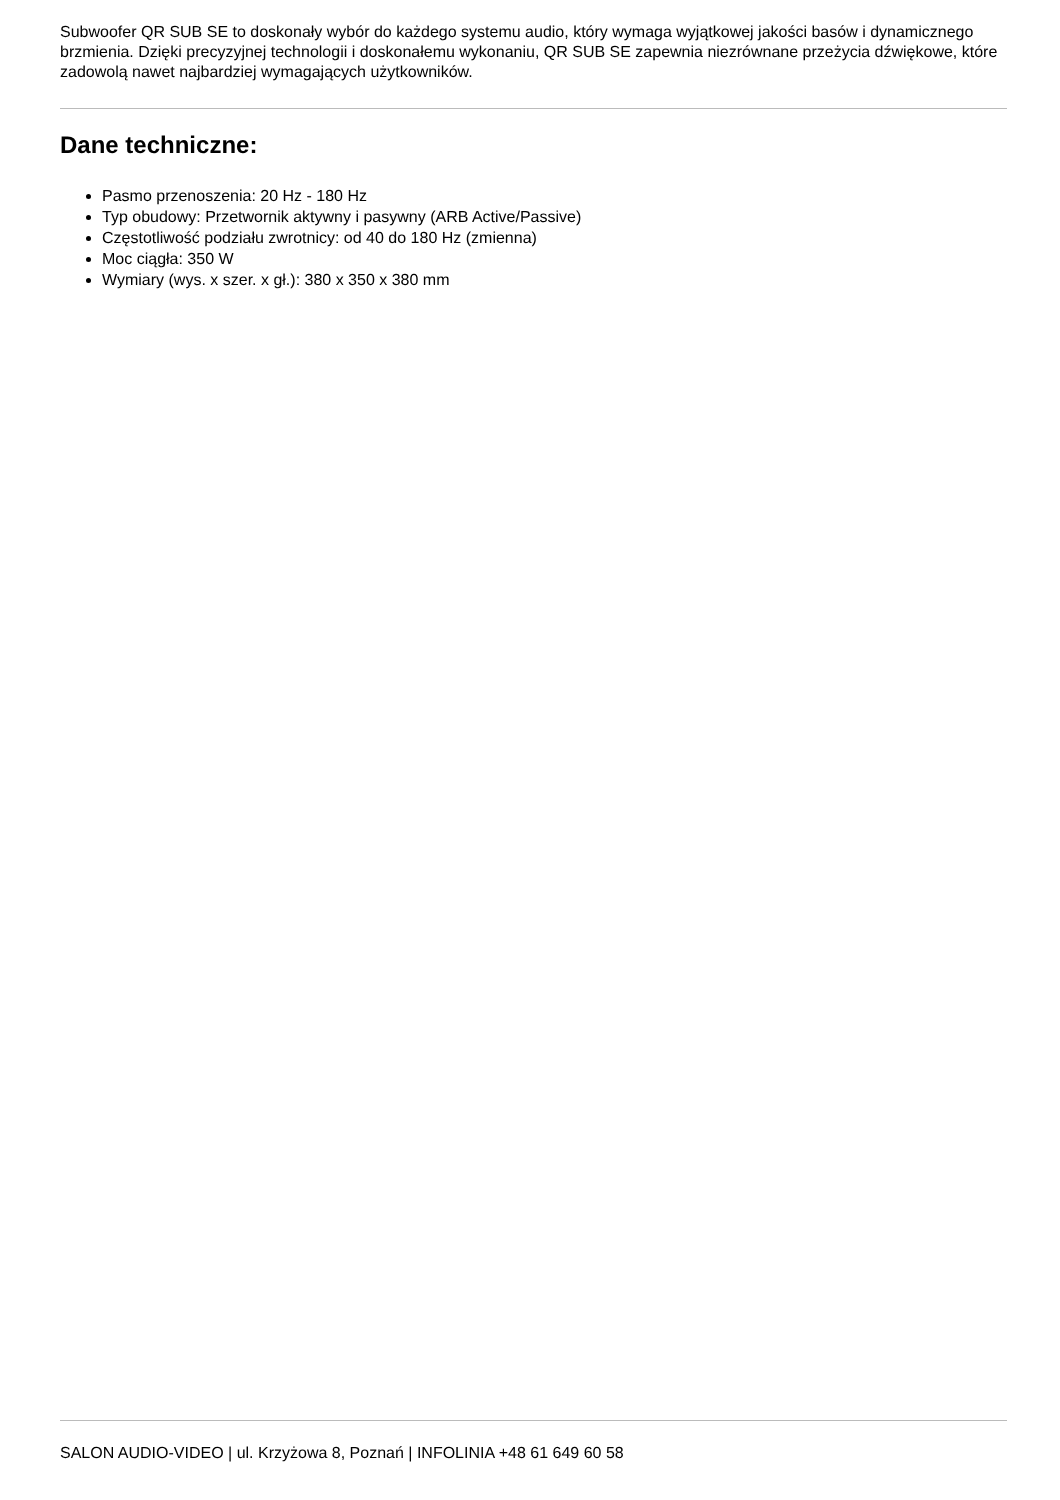Subwoofer QR SUB SE to doskonały wybór do każdego systemu audio, który wymaga wyjątkowej jakości basów i dynamicznego brzmienia. Dzięki precyzyjnej technologii i doskonałemu wykonaniu, QR SUB SE zapewnia niezrównane przeżycia dźwiękowe, które zadowolą nawet najbardziej wymagających użytkowników.
Dane techniczne:
Pasmo przenoszenia: 20 Hz - 180 Hz
Typ obudowy: Przetwornik aktywny i pasywny (ARB Active/Passive)
Częstotliwość podziału zwrotnicy: od 40 do 180 Hz (zmienna)
Moc ciągła: 350 W
Wymiary (wys. x szer. x gł.): 380 x 350 x 380 mm
SALON AUDIO-VIDEO | ul. Krzyżowa 8, Poznań | INFOLINIA +48 61 649 60 58